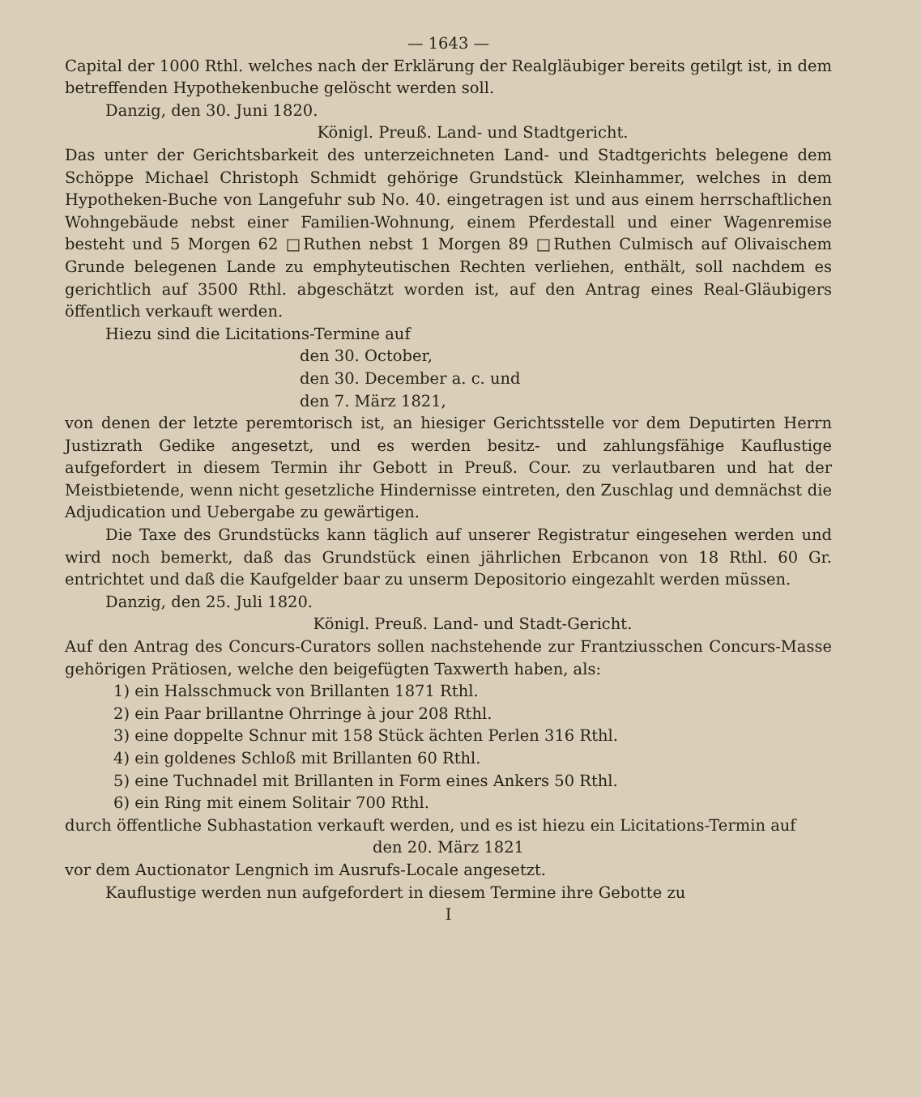— 1643 —
Capital der 1000 Rthl. welches nach der Erklärung der Realgläubiger bereits getilgt ist, in dem betreffenden Hypothekenbuche gelöscht werden soll.
Danzig, den 30. Juni 1820.
Königl. Preuß. Land- und Stadtgericht.
Das unter der Gerichtsbarkeit des unterzeichneten Land- und Stadtgerichts belegene dem Schöppe Michael Christoph Schmidt gehörige Grundstück Kleinhammer, welches in dem Hypotheken-Buche von Langefuhr sub No. 40. eingetragen ist und aus einem herrschaftlichen Wohngebäude nebst einer Familien-Wohnung, einem Pferdestall und einer Wagenremise besteht und 5 Morgen 62 □Ruthen nebst 1 Morgen 89 □Ruthen Culmisch auf Olivaischem Grunde belegenen Lande zu emphyteutischen Rechten verliehen, enthält, soll nachdem es gerichtlich auf 3500 Rthl. abgeschätzt worden ist, auf den Antrag eines Real-Gläubigers öffentlich verkauft werden.
Hiezu sind die Licitations-Termine auf
den 30. October,
den 30. December a. c. und
den 7. März 1821,
von denen der letzte peremtorisch ist, an hiesiger Gerichtsstelle vor dem Deputirten Herrn Justizrath Gedike angesetzt, und es werden besitz- und zahlungsfähige Kauflustige aufgefordert in diesem Termin ihr Gebott in Preuß. Cour. zu verlautbaren und hat der Meistbietende, wenn nicht gesetzliche Hindernisse eintreten, den Zuschlag und demnächst die Adjudication und Uebergabe zu gewärtigen.
Die Taxe des Grundstücks kann täglich auf unserer Registratur eingesehen werden und wird noch bemerkt, daß das Grundstück einen jährlichen Erbcanon von 18 Rthl. 60 Gr. entrichtet und daß die Kaufgelder baar zu unserm Depositorio eingezahlt werden müssen.
Danzig, den 25. Juli 1820.
Königl. Preuß. Land- und Stadt-Gericht.
Auf den Antrag des Concurs-Curators sollen nachstehende zur Frantziusschen Concurs-Masse gehörigen Prätiosen, welche den beigefügten Taxwerth haben, als:
1) ein Halsschmuck von Brillanten 1871 Rthl.
2) ein Paar brillantne Ohrringe à jour 208 Rthl.
3) eine doppelte Schnur mit 158 Stück ächten Perlen 316 Rthl.
4) ein goldenes Schloß mit Brillanten 60 Rthl.
5) eine Tuchnadel mit Brillanten in Form eines Ankers 50 Rthl.
6) ein Ring mit einem Solitair 700 Rthl.
durch öffentliche Subhastation verkauft werden, und es ist hiezu ein Licitations-Termin auf
den 20. März 1821
vor dem Auctionator Lengnich im Ausrufs-Locale angesetzt.
Kauflustige werden nun aufgefordert in diesem Termine ihre Gebotte zu
I